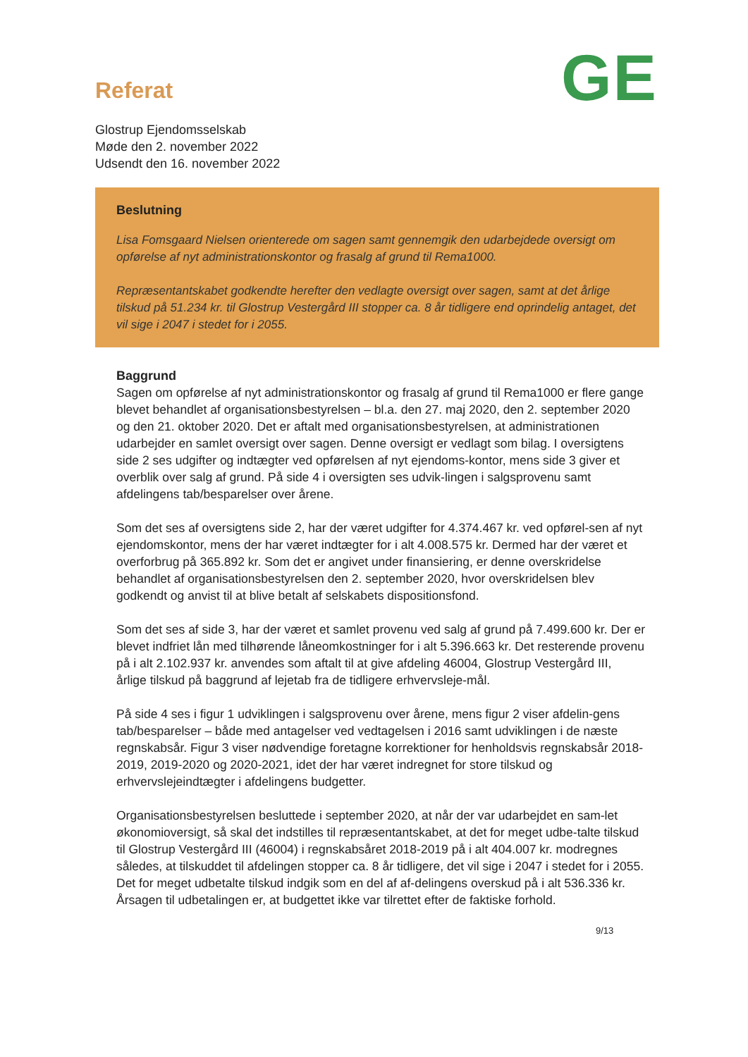GE
Referat
Glostrup Ejendomsselskab
Møde den 2. november 2022
Udsendt den 16. november 2022
Beslutning
Lisa Fomsgaard Nielsen orienterede om sagen samt gennemgik den udarbejdede oversigt om opførelse af nyt administrationskontor og frasalg af grund til Rema1000.
Repræsentantskabet godkendte herefter den vedlagte oversigt over sagen, samt at det årlige tilskud på 51.234 kr. til Glostrup Vestergård III stopper ca. 8 år tidligere end oprindelig antaget, det vil sige i 2047 i stedet for i 2055.
Baggrund
Sagen om opførelse af nyt administrationskontor og frasalg af grund til Rema1000 er flere gange blevet behandlet af organisationsbestyrelsen – bl.a. den 27. maj 2020, den 2. september 2020 og den 21. oktober 2020. Det er aftalt med organisationsbestyrelsen, at administrationen udarbejder en samlet oversigt over sagen. Denne oversigt er vedlagt som bilag. I oversigtens side 2 ses udgifter og indtægter ved opførelsen af nyt ejendoms-kontor, mens side 3 giver et overblik over salg af grund. På side 4 i oversigten ses udvik-lingen i salgsprovenu samt afdelingens tab/besparelser over årene.
Som det ses af oversigtens side 2, har der været udgifter for 4.374.467 kr. ved opførel-sen af nyt ejendomskontor, mens der har været indtægter for i alt 4.008.575 kr. Dermed har der været et overforbrug på 365.892 kr. Som det er angivet under finansiering, er denne overskridelse behandlet af organisationsbestyrelsen den 2. september 2020, hvor overskridelsen blev godkendt og anvist til at blive betalt af selskabets dispositionsfond.
Som det ses af side 3, har der været et samlet provenu ved salg af grund på 7.499.600 kr. Der er blevet indfriet lån med tilhørende låneomkostninger for i alt 5.396.663 kr. Det resterende provenu på i alt 2.102.937 kr. anvendes som aftalt til at give afdeling 46004, Glostrup Vestergård III, årlige tilskud på baggrund af lejetab fra de tidligere erhvervsleje-mål.
På side 4 ses i figur 1 udviklingen i salgsprovenu over årene, mens figur 2 viser afdelin-gens tab/besparelser – både med antagelser ved vedtagelsen i 2016 samt udviklingen i de næste regnskabsår. Figur 3 viser nødvendige foretagne korrektioner for henholdsvis regnskabsår 2018-2019, 2019-2020 og 2020-2021, idet der har været indregnet for store tilskud og erhvervslejeindtægter i afdelingens budgetter.
Organisationsbestyrelsen besluttede i september 2020, at når der var udarbejdet en sam-let økonomioversigt, så skal det indstilles til repræsentantskabet, at det for meget udbe-talte tilskud til Glostrup Vestergård III (46004) i regnskabsåret 2018-2019 på i alt 404.007 kr. modregnes således, at tilskuddet til afdelingen stopper ca. 8 år tidligere, det vil sige i 2047 i stedet for i 2055. Det for meget udbetalte tilskud indgik som en del af af-delingens overskud på i alt 536.336 kr. Årsagen til udbetalingen er, at budgettet ikke var tilrettet efter de faktiske forhold.
9/13